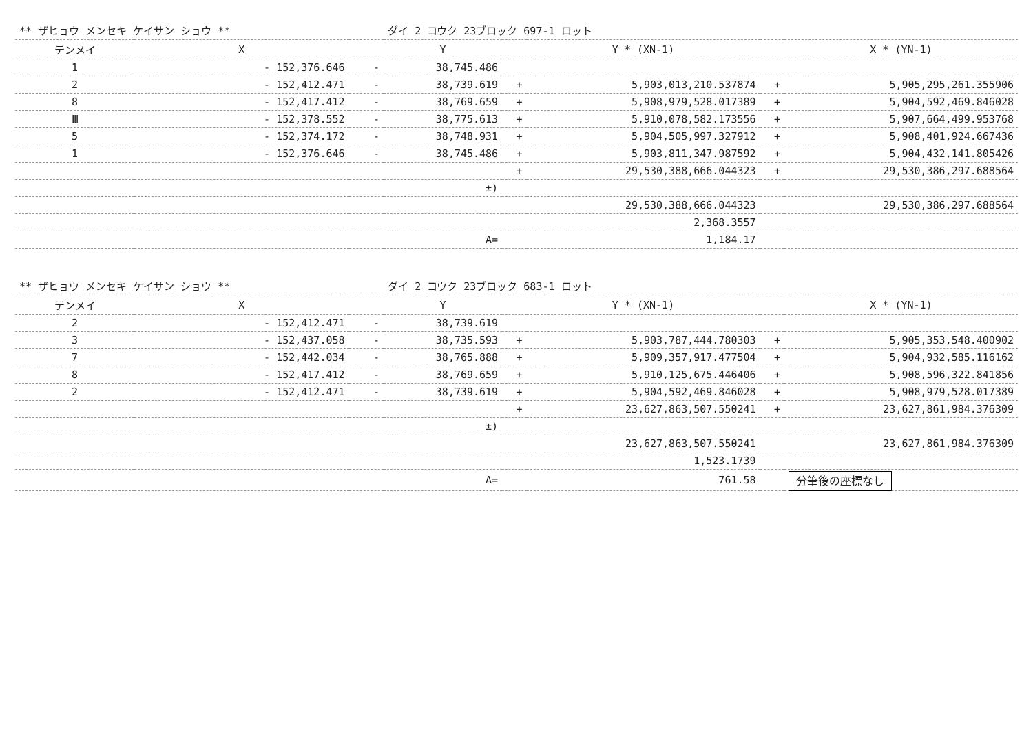| ** ザヒョウ メンセキ ケイサン ショウ ** | | | ダイ 2 コウク 23ブロック 697-1 ロット | | | | |
| テンメイ | X | | Y | | Y * (XN-1) | | X * (YN-1) |
| 1 | - 152,376.646 | - | 38,745.486 | | | | |
| 2 | - 152,412.471 | - | 38,739.619 | + | 5,903,013,210.537874 | + | 5,905,295,261.355906 |
| 8 | - 152,417.412 | - | 38,769.659 | + | 5,908,979,528.017389 | + | 5,904,592,469.846028 |
| Ⅲ | - 152,378.552 | - | 38,775.613 | + | 5,910,078,582.173556 | + | 5,907,664,499.953768 |
| 5 | - 152,374.172 | - | 38,748.931 | + | 5,904,505,997.327912 | + | 5,908,401,924.667436 |
| 1 | - 152,376.646 | - | 38,745.486 | + | 5,903,811,347.987592 | + | 5,904,432,141.805426 |
| | | | | + | 29,530,388,666.044323 | + | 29,530,386,297.688564 |
| | | | ±) | | | | |
| | | | | | 29,530,388,666.044323 | | 29,530,386,297.688564 |
| | | | | | 2,368.3557 | | |
| | | | A= | | 1,184.17 | | |
| ** ザヒョウ メンセキ ケイサン ショウ ** | | | ダイ 2 コウク 23ブロック 683-1 ロット | | | | |
| テンメイ | X | | Y | | Y * (XN-1) | | X * (YN-1) |
| 2 | - 152,412.471 | - | 38,739.619 | | | | |
| 3 | - 152,437.058 | - | 38,735.593 | + | 5,903,787,444.780303 | + | 5,905,353,548.400902 |
| 7 | - 152,442.034 | - | 38,765.888 | + | 5,909,357,917.477504 | + | 5,904,932,585.116162 |
| 8 | - 152,417.412 | - | 38,769.659 | + | 5,910,125,675.446406 | + | 5,908,596,322.841856 |
| 2 | - 152,412.471 | - | 38,739.619 | + | 5,904,592,469.846028 | + | 5,908,979,528.017389 |
| | | | | + | 23,627,863,507.550241 | + | 23,627,861,984.376309 |
| | | | ±) | | | | |
| | | | | | 23,627,863,507.550241 | | 23,627,861,984.376309 |
| | | | | | 1,523.1739 | | |
| | | | A= | | 761.58 | | 分筆後の座標なし |